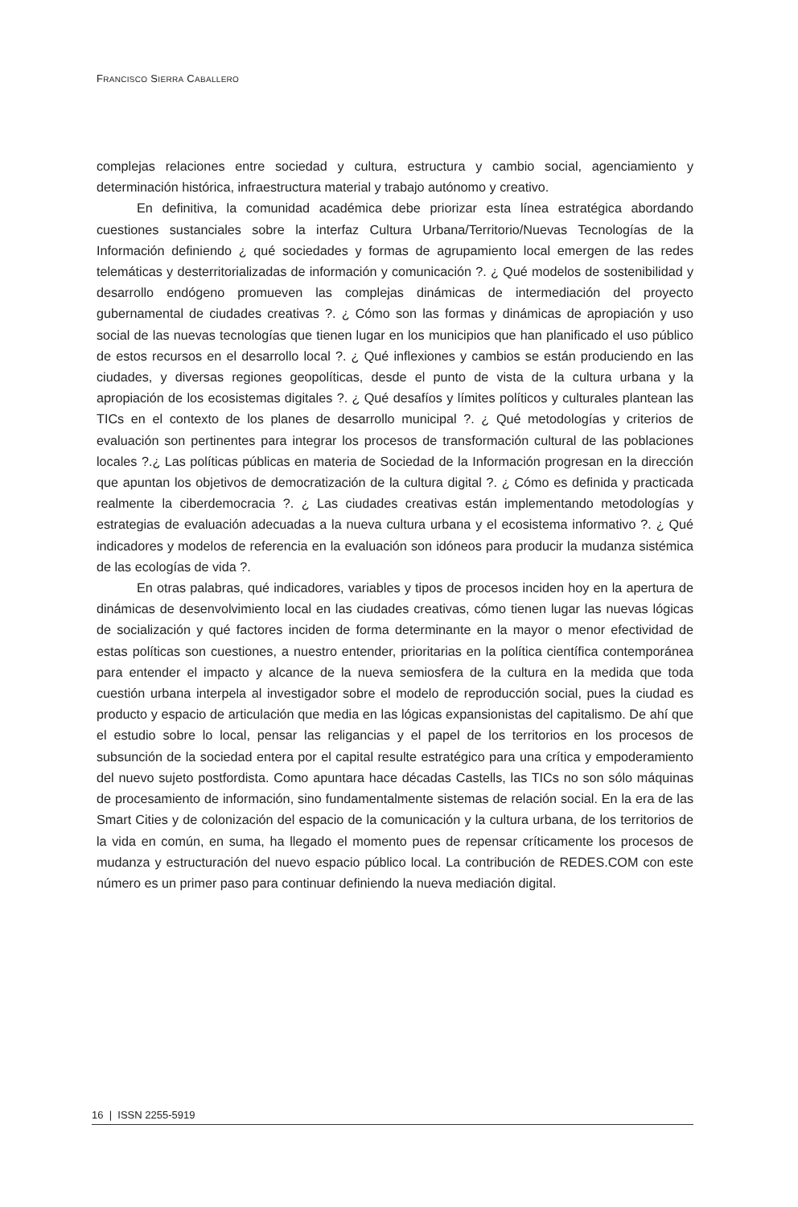FRANCISCO SIERRA CABALLERO
complejas relaciones entre sociedad y cultura, estructura y cambio social, agenciamiento y determinación histórica, infraestructura material y trabajo autónomo y creativo.
En definitiva, la comunidad académica debe priorizar esta línea estratégica abordando cuestiones sustanciales sobre la interfaz Cultura Urbana/Territorio/Nuevas Tecnologías de la Información definiendo ¿ qué sociedades y formas de agrupamiento local emergen de las redes telemáticas y desterritorializadas de información y comunicación ?. ¿ Qué modelos de sostenibilidad y desarrollo endógeno promueven las complejas dinámicas de intermediación del proyecto gubernamental de ciudades creativas ?. ¿ Cómo son las formas y dinámicas de apropiación y uso social de las nuevas tecnologías que tienen lugar en los municipios que han planificado el uso público de estos recursos en el desarrollo local ?. ¿ Qué inflexiones y cambios se están produciendo en las ciudades, y diversas regiones geopolíticas, desde el punto de vista de la cultura urbana y la apropiación de los ecosistemas digitales ?. ¿ Qué desafíos y límites políticos y culturales plantean las TICs en el contexto de los planes de desarrollo municipal ?. ¿ Qué metodologías y criterios de evaluación son pertinentes para integrar los procesos de transformación cultural de las poblaciones locales ?.¿ Las políticas públicas en materia de Sociedad de la Información progresan en la dirección que apuntan los objetivos de democratización de la cultura digital ?. ¿ Cómo es definida y practicada realmente la ciberdemocracia ?. ¿ Las ciudades creativas están implementando metodologías y estrategias de evaluación adecuadas a la nueva cultura urbana y el ecosistema informativo ?. ¿ Qué indicadores y modelos de referencia en la evaluación son idóneos para producir la mudanza sistémica de las ecologías de vida ?.
En otras palabras, qué indicadores, variables y tipos de procesos inciden hoy en la apertura de dinámicas de desenvolvimiento local en las ciudades creativas, cómo tienen lugar las nuevas lógicas de socialización y qué factores inciden de forma determinante en la mayor o menor efectividad de estas políticas son cuestiones, a nuestro entender, prioritarias en la política científica contemporánea para entender el impacto y alcance de la nueva semiosfera de la cultura en la medida que toda cuestión urbana interpela al investigador sobre el modelo de reproducción social, pues la ciudad es producto y espacio de articulación que media en las lógicas expansionistas del capitalismo. De ahí que el estudio sobre lo local, pensar las religancias y el papel de los territorios en los procesos de subsunción de la sociedad entera por el capital resulte estratégico para una crítica y empoderamiento del nuevo sujeto postfordista. Como apuntara hace décadas Castells, las TICs no son sólo máquinas de procesamiento de información, sino fundamentalmente sistemas de relación social. En la era de las Smart Cities y de colonización del espacio de la comunicación y la cultura urbana, de los territorios de la vida en común, en suma, ha llegado el momento pues de repensar críticamente los procesos de mudanza y estructuración del nuevo espacio público local. La contribución de REDES.COM con este número es un primer paso para continuar definiendo la nueva mediación digital.
16 | ISSN 2255-5919